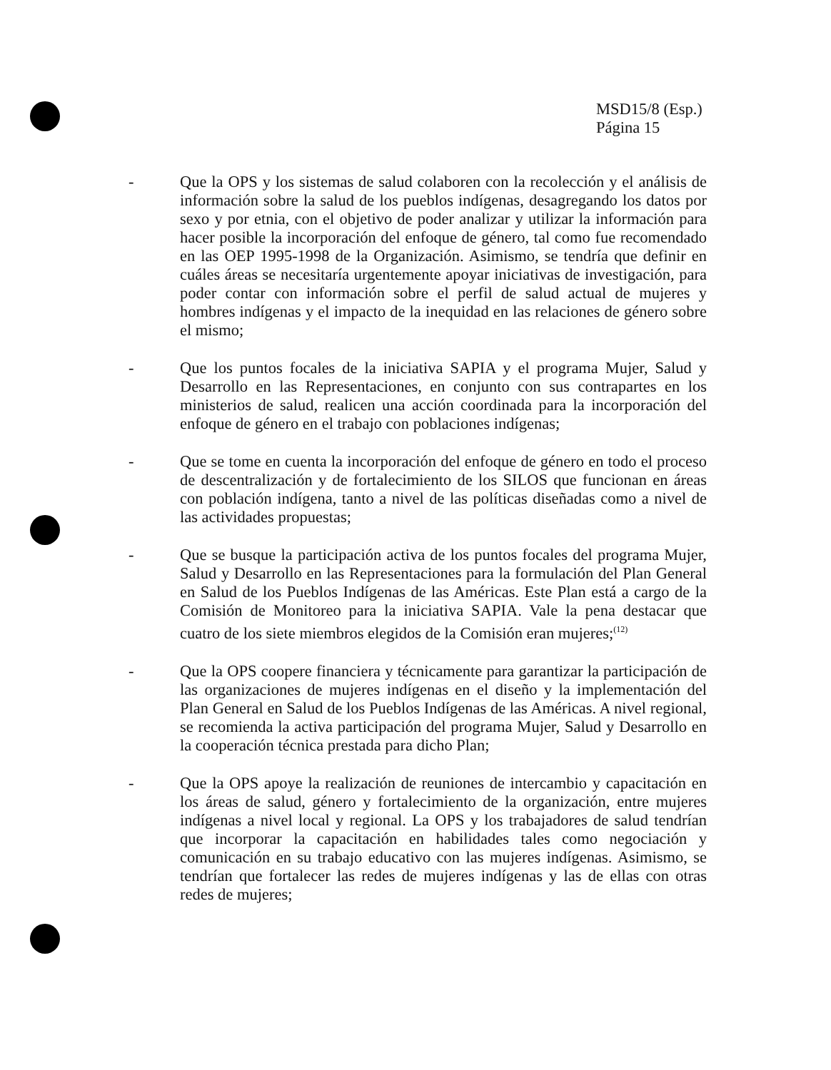MSD15/8 (Esp.)
Página 15
- Que la OPS y los sistemas de salud colaboren con la recolección y el análisis de información sobre la salud de los pueblos indígenas, desagregando los datos por sexo y por etnia, con el objetivo de poder analizar y utilizar la información para hacer posible la incorporación del enfoque de género, tal como fue recomendado en las OEP 1995-1998 de la Organización. Asimismo, se tendría que definir en cuáles áreas se necesitaría urgentemente apoyar iniciativas de investigación, para poder contar con información sobre el perfil de salud actual de mujeres y hombres indígenas y el impacto de la inequidad en las relaciones de género sobre el mismo;
- Que los puntos focales de la iniciativa SAPIA y el programa Mujer, Salud y Desarrollo en las Representaciones, en conjunto con sus contrapartes en los ministerios de salud, realicen una acción coordinada para la incorporación del enfoque de género en el trabajo con poblaciones indígenas;
- Que se tome en cuenta la incorporación del enfoque de género en todo el proceso de descentralización y de fortalecimiento de los SILOS que funcionan en áreas con población indígena, tanto a nivel de las políticas diseñadas como a nivel de las actividades propuestas;
- Que se busque la participación activa de los puntos focales del programa Mujer, Salud y Desarrollo en las Representaciones para la formulación del Plan General en Salud de los Pueblos Indígenas de las Américas. Este Plan está a cargo de la Comisión de Monitoreo para la iniciativa SAPIA. Vale la pena destacar que cuatro de los siete miembros elegidos de la Comisión eran mujeres;<sup>(12)</sup>
- Que la OPS coopere financiera y técnicamente para garantizar la participación de las organizaciones de mujeres indígenas en el diseño y la implementación del Plan General en Salud de los Pueblos Indígenas de las Américas. A nivel regional, se recomienda la activa participación del programa Mujer, Salud y Desarrollo en la cooperación técnica prestada para dicho Plan;
- Que la OPS apoye la realización de reuniones de intercambio y capacitación en los áreas de salud, género y fortalecimiento de la organización, entre mujeres indígenas a nivel local y regional. La OPS y los trabajadores de salud tendrían que incorporar la capacitación en habilidades tales como negociación y comunicación en su trabajo educativo con las mujeres indígenas. Asimismo, se tendrían que fortalecer las redes de mujeres indígenas y las de ellas con otras redes de mujeres;